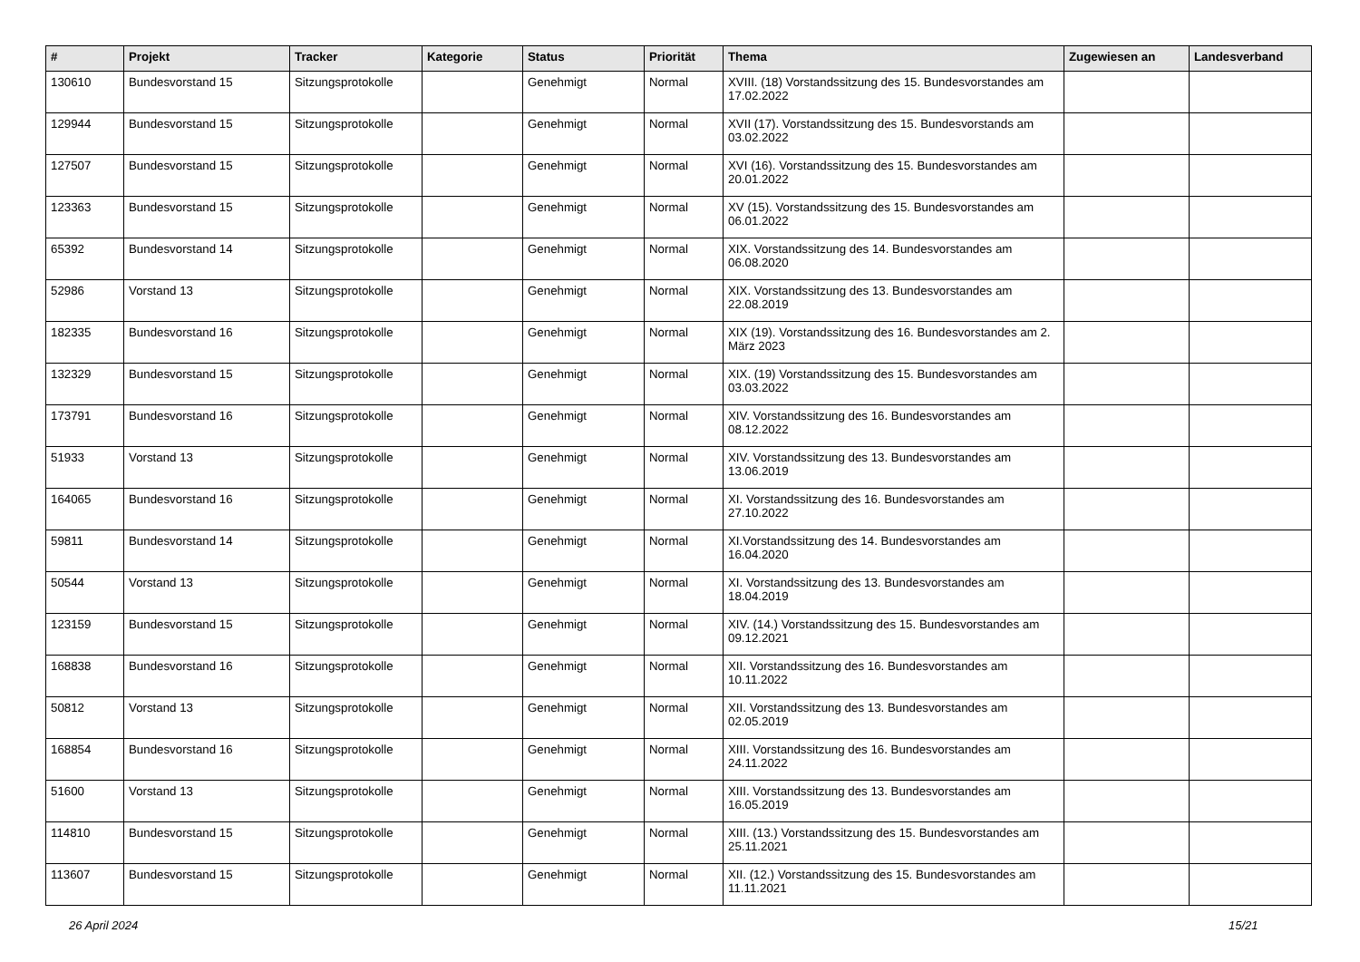| # | Projekt | Tracker | Kategorie | Status | Priorität | Thema | Zugewiesen an | Landesverband |
| --- | --- | --- | --- | --- | --- | --- | --- | --- |
| 130610 | Bundesvorstand 15 | Sitzungsprotokolle | | Genehmigt | Normal | XVIII. (18) Vorstandssitzung des 15. Bundesvorstandes am 17.02.2022 | | |
| 129944 | Bundesvorstand 15 | Sitzungsprotokolle | | Genehmigt | Normal | XVII (17). Vorstandssitzung des 15. Bundesvorstands am 03.02.2022 | | |
| 127507 | Bundesvorstand 15 | Sitzungsprotokolle | | Genehmigt | Normal | XVI (16). Vorstandssitzung des 15. Bundesvorstandes am 20.01.2022 | | |
| 123363 | Bundesvorstand 15 | Sitzungsprotokolle | | Genehmigt | Normal | XV (15). Vorstandssitzung des 15. Bundesvorstandes am 06.01.2022 | | |
| 65392 | Bundesvorstand 14 | Sitzungsprotokolle | | Genehmigt | Normal | XIX. Vorstandssitzung des 14. Bundesvorstandes am 06.08.2020 | | |
| 52986 | Vorstand 13 | Sitzungsprotokolle | | Genehmigt | Normal | XIX. Vorstandssitzung des 13. Bundesvorstandes am 22.08.2019 | | |
| 182335 | Bundesvorstand 16 | Sitzungsprotokolle | | Genehmigt | Normal | XIX (19). Vorstandssitzung des 16. Bundesvorstandes am 2. März 2023 | | |
| 132329 | Bundesvorstand 15 | Sitzungsprotokolle | | Genehmigt | Normal | XIX. (19) Vorstandssitzung des 15. Bundesvorstandes am 03.03.2022 | | |
| 173791 | Bundesvorstand 16 | Sitzungsprotokolle | | Genehmigt | Normal | XIV. Vorstandssitzung des 16. Bundesvorstandes am 08.12.2022 | | |
| 51933 | Vorstand 13 | Sitzungsprotokolle | | Genehmigt | Normal | XIV. Vorstandssitzung des 13. Bundesvorstandes am 13.06.2019 | | |
| 164065 | Bundesvorstand 16 | Sitzungsprotokolle | | Genehmigt | Normal | XI. Vorstandssitzung des 16. Bundesvorstandes am 27.10.2022 | | |
| 59811 | Bundesvorstand 14 | Sitzungsprotokolle | | Genehmigt | Normal | XI.Vorstandssitzung des 14. Bundesvorstandes am 16.04.2020 | | |
| 50544 | Vorstand 13 | Sitzungsprotokolle | | Genehmigt | Normal | XI. Vorstandssitzung des 13. Bundesvorstandes am 18.04.2019 | | |
| 123159 | Bundesvorstand 15 | Sitzungsprotokolle | | Genehmigt | Normal | XIV. (14.) Vorstandssitzung des 15. Bundesvorstandes am 09.12.2021 | | |
| 168838 | Bundesvorstand 16 | Sitzungsprotokolle | | Genehmigt | Normal | XII. Vorstandssitzung des 16. Bundesvorstandes am 10.11.2022 | | |
| 50812 | Vorstand 13 | Sitzungsprotokolle | | Genehmigt | Normal | XII. Vorstandssitzung des 13. Bundesvorstandes am 02.05.2019 | | |
| 168854 | Bundesvorstand 16 | Sitzungsprotokolle | | Genehmigt | Normal | XIII. Vorstandssitzung des 16. Bundesvorstandes am 24.11.2022 | | |
| 51600 | Vorstand 13 | Sitzungsprotokolle | | Genehmigt | Normal | XIII. Vorstandssitzung des 13. Bundesvorstandes am 16.05.2019 | | |
| 114810 | Bundesvorstand 15 | Sitzungsprotokolle | | Genehmigt | Normal | XIII. (13.) Vorstandssitzung des 15. Bundesvorstandes am 25.11.2021 | | |
| 113607 | Bundesvorstand 15 | Sitzungsprotokolle | | Genehmigt | Normal | XII. (12.) Vorstandssitzung des 15. Bundesvorstandes am 11.11.2021 | | |
26 April 2024 15/21